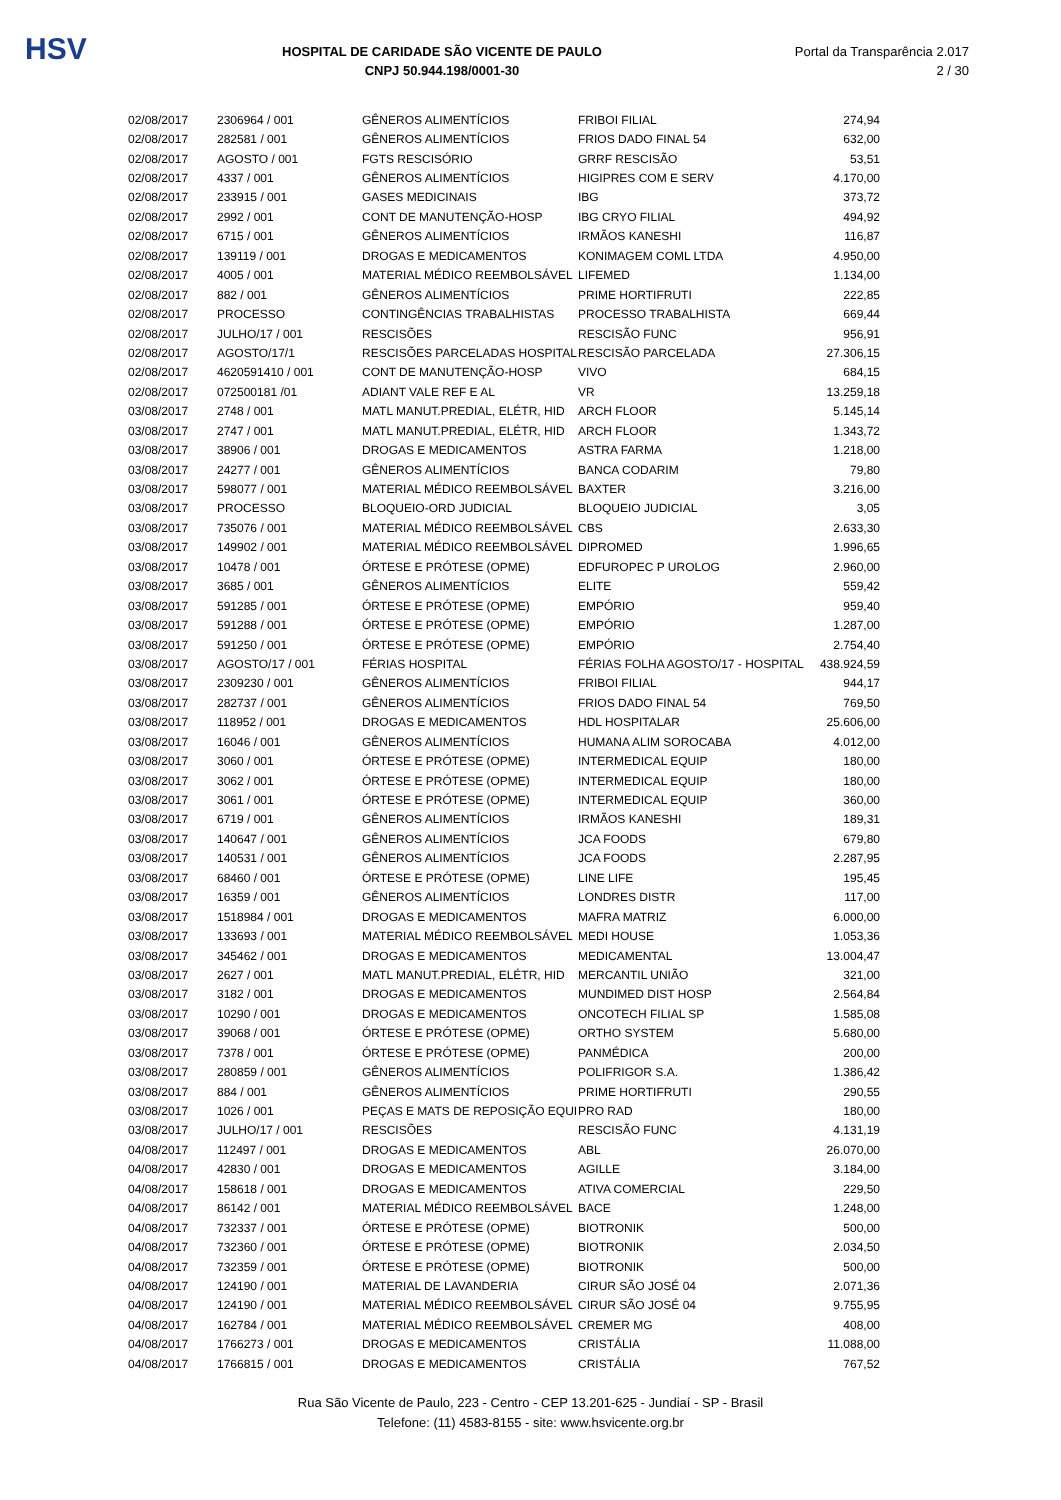HSV
HOSPITAL DE CARIDADE SÃO VICENTE DE PAULO
CNPJ 50.944.198/0001-30
Portal da Transparência 2.017
2 / 30
| 02/08/2017 | 2306964 / 001 | GÊNEROS ALIMENTÍCIOS | FRIBOI FILIAL | 274,94 |
| 02/08/2017 | 282581 / 001 | GÊNEROS ALIMENTÍCIOS | FRIOS DADO FINAL 54 | 632,00 |
| 02/08/2017 | AGOSTO / 001 | FGTS RESCISÓRIO | GRRF RESCISÃO | 53,51 |
| 02/08/2017 | 4337 / 001 | GÊNEROS ALIMENTÍCIOS | HIGIPRES COM E SERV | 4.170,00 |
| 02/08/2017 | 233915 / 001 | GASES MEDICINAIS | IBG | 373,72 |
| 02/08/2017 | 2992 / 001 | CONT DE MANUTENÇÃO-HOSP | IBG CRYO FILIAL | 494,92 |
| 02/08/2017 | 6715 / 001 | GÊNEROS ALIMENTÍCIOS | IRMÃOS KANESHI | 116,87 |
| 02/08/2017 | 139119 / 001 | DROGAS E MEDICAMENTOS | KONIMAGEM COML LTDA | 4.950,00 |
| 02/08/2017 | 4005 / 001 | MATERIAL MÉDICO REEMBOLSÁVEL | LIFEMED | 1.134,00 |
| 02/08/2017 | 882 / 001 | GÊNEROS ALIMENTÍCIOS | PRIME HORTIFRUTI | 222,85 |
| 02/08/2017 | PROCESSO | CONTINGÊNCIAS TRABALHISTAS | PROCESSO TRABALHISTA | 669,44 |
| 02/08/2017 | JULHO/17 / 001 | RESCISÕES | RESCISÃO FUNC | 956,91 |
| 02/08/2017 | AGOSTO/17/1 | RESCISÕES PARCELADAS HOSPITAL | RESCISÃO PARCELADA | 27.306,15 |
| 02/08/2017 | 4620591410 / 001 | CONT DE MANUTENÇÃO-HOSP | VIVO | 684,15 |
| 02/08/2017 | 072500181 /01 | ADIANT VALE REF E AL | VR | 13.259,18 |
| 03/08/2017 | 2748 / 001 | MATL MANUT.PREDIAL, ELÉTR, HID | ARCH FLOOR | 5.145,14 |
| 03/08/2017 | 2747 / 001 | MATL MANUT.PREDIAL, ELÉTR, HID | ARCH FLOOR | 1.343,72 |
| 03/08/2017 | 38906 / 001 | DROGAS E MEDICAMENTOS | ASTRA FARMA | 1.218,00 |
| 03/08/2017 | 24277 / 001 | GÊNEROS ALIMENTÍCIOS | BANCA CODARIM | 79,80 |
| 03/08/2017 | 598077 / 001 | MATERIAL MÉDICO REEMBOLSÁVEL | BAXTER | 3.216,00 |
| 03/08/2017 | PROCESSO | BLOQUEIO-ORD JUDICIAL | BLOQUEIO JUDICIAL | 3,05 |
| 03/08/2017 | 735076 / 001 | MATERIAL MÉDICO REEMBOLSÁVEL | CBS | 2.633,30 |
| 03/08/2017 | 149902 / 001 | MATERIAL MÉDICO REEMBOLSÁVEL | DIPROMED | 1.996,65 |
| 03/08/2017 | 10478 / 001 | ÓRTESE E PRÓTESE (OPME) | EDFUROPEC P UROLOG | 2.960,00 |
| 03/08/2017 | 3685 / 001 | GÊNEROS ALIMENTÍCIOS | ELITE | 559,42 |
| 03/08/2017 | 591285 / 001 | ÓRTESE E PRÓTESE (OPME) | EMPÓRIO | 959,40 |
| 03/08/2017 | 591288 / 001 | ÓRTESE E PRÓTESE (OPME) | EMPÓRIO | 1.287,00 |
| 03/08/2017 | 591250 / 001 | ÓRTESE E PRÓTESE (OPME) | EMPÓRIO | 2.754,40 |
| 03/08/2017 | AGOSTO/17 / 001 | FÉRIAS HOSPITAL | FÉRIAS FOLHA AGOSTO/17 - HOSPITAL | 438.924,59 |
| 03/08/2017 | 2309230 / 001 | GÊNEROS ALIMENTÍCIOS | FRIBOI FILIAL | 944,17 |
| 03/08/2017 | 282737 / 001 | GÊNEROS ALIMENTÍCIOS | FRIOS DADO FINAL 54 | 769,50 |
| 03/08/2017 | 118952 / 001 | DROGAS E MEDICAMENTOS | HDL HOSPITALAR | 25.606,00 |
| 03/08/2017 | 16046 / 001 | GÊNEROS ALIMENTÍCIOS | HUMANA ALIM SOROCABA | 4.012,00 |
| 03/08/2017 | 3060 / 001 | ÓRTESE E PRÓTESE (OPME) | INTERMEDICAL EQUIP | 180,00 |
| 03/08/2017 | 3062 / 001 | ÓRTESE E PRÓTESE (OPME) | INTERMEDICAL EQUIP | 180,00 |
| 03/08/2017 | 3061 / 001 | ÓRTESE E PRÓTESE (OPME) | INTERMEDICAL EQUIP | 360,00 |
| 03/08/2017 | 6719 / 001 | GÊNEROS ALIMENTÍCIOS | IRMÃOS KANESHI | 189,31 |
| 03/08/2017 | 140647 / 001 | GÊNEROS ALIMENTÍCIOS | JCA FOODS | 679,80 |
| 03/08/2017 | 140531 / 001 | GÊNEROS ALIMENTÍCIOS | JCA FOODS | 2.287,95 |
| 03/08/2017 | 68460 / 001 | ÓRTESE E PRÓTESE (OPME) | LINE LIFE | 195,45 |
| 03/08/2017 | 16359 / 001 | GÊNEROS ALIMENTÍCIOS | LONDRES DISTR | 117,00 |
| 03/08/2017 | 1518984 / 001 | DROGAS E MEDICAMENTOS | MAFRA MATRIZ | 6.000,00 |
| 03/08/2017 | 133693 / 001 | MATERIAL MÉDICO REEMBOLSÁVEL | MEDI HOUSE | 1.053,36 |
| 03/08/2017 | 345462 / 001 | DROGAS E MEDICAMENTOS | MEDICAMENTAL | 13.004,47 |
| 03/08/2017 | 2627 / 001 | MATL MANUT.PREDIAL, ELÉTR, HID | MERCANTIL UNIÃO | 321,00 |
| 03/08/2017 | 3182 / 001 | DROGAS E MEDICAMENTOS | MUNDIMED DIST HOSP | 2.564,84 |
| 03/08/2017 | 10290 / 001 | DROGAS E MEDICAMENTOS | ONCOTECH FILIAL SP | 1.585,08 |
| 03/08/2017 | 39068 / 001 | ÓRTESE E PRÓTESE (OPME) | ORTHO SYSTEM | 5.680,00 |
| 03/08/2017 | 7378 / 001 | ÓRTESE E PRÓTESE (OPME) | PANMÉDICA | 200,00 |
| 03/08/2017 | 280859 / 001 | GÊNEROS ALIMENTÍCIOS | POLIFRIGOR S.A. | 1.386,42 |
| 03/08/2017 | 884 / 001 | GÊNEROS ALIMENTÍCIOS | PRIME HORTIFRUTI | 290,55 |
| 03/08/2017 | 1026 / 001 | PEÇAS E MATS DE REPOSIÇÃO EQUI | PRO RAD | 180,00 |
| 03/08/2017 | JULHO/17 / 001 | RESCISÕES | RESCISÃO FUNC | 4.131,19 |
| 04/08/2017 | 112497 / 001 | DROGAS E MEDICAMENTOS | ABL | 26.070,00 |
| 04/08/2017 | 42830 / 001 | DROGAS E MEDICAMENTOS | AGILLE | 3.184,00 |
| 04/08/2017 | 158618 / 001 | DROGAS E MEDICAMENTOS | ATIVA COMERCIAL | 229,50 |
| 04/08/2017 | 86142 / 001 | MATERIAL MÉDICO REEMBOLSÁVEL | BACE | 1.248,00 |
| 04/08/2017 | 732337 / 001 | ÓRTESE E PRÓTESE (OPME) | BIOTRONIK | 500,00 |
| 04/08/2017 | 732360 / 001 | ÓRTESE E PRÓTESE (OPME) | BIOTRONIK | 2.034,50 |
| 04/08/2017 | 732359 / 001 | ÓRTESE E PRÓTESE (OPME) | BIOTRONIK | 500,00 |
| 04/08/2017 | 124190 / 001 | MATERIAL DE LAVANDERIA | CIRUR SÃO JOSÉ 04 | 2.071,36 |
| 04/08/2017 | 124190 / 001 | MATERIAL MÉDICO REEMBOLSÁVEL | CIRUR SÃO JOSÉ 04 | 9.755,95 |
| 04/08/2017 | 162784 / 001 | MATERIAL MÉDICO REEMBOLSÁVEL | CREMER MG | 408,00 |
| 04/08/2017 | 1766273 / 001 | DROGAS E MEDICAMENTOS | CRISTÁLIA | 11.088,00 |
| 04/08/2017 | 1766815 / 001 | DROGAS E MEDICAMENTOS | CRISTÁLIA | 767,52 |
Rua São Vicente de Paulo, 223 - Centro - CEP 13.201-625 - Jundiaí - SP - Brasil
Telefone: (11) 4583-8155 - site: www.hsvicente.org.br